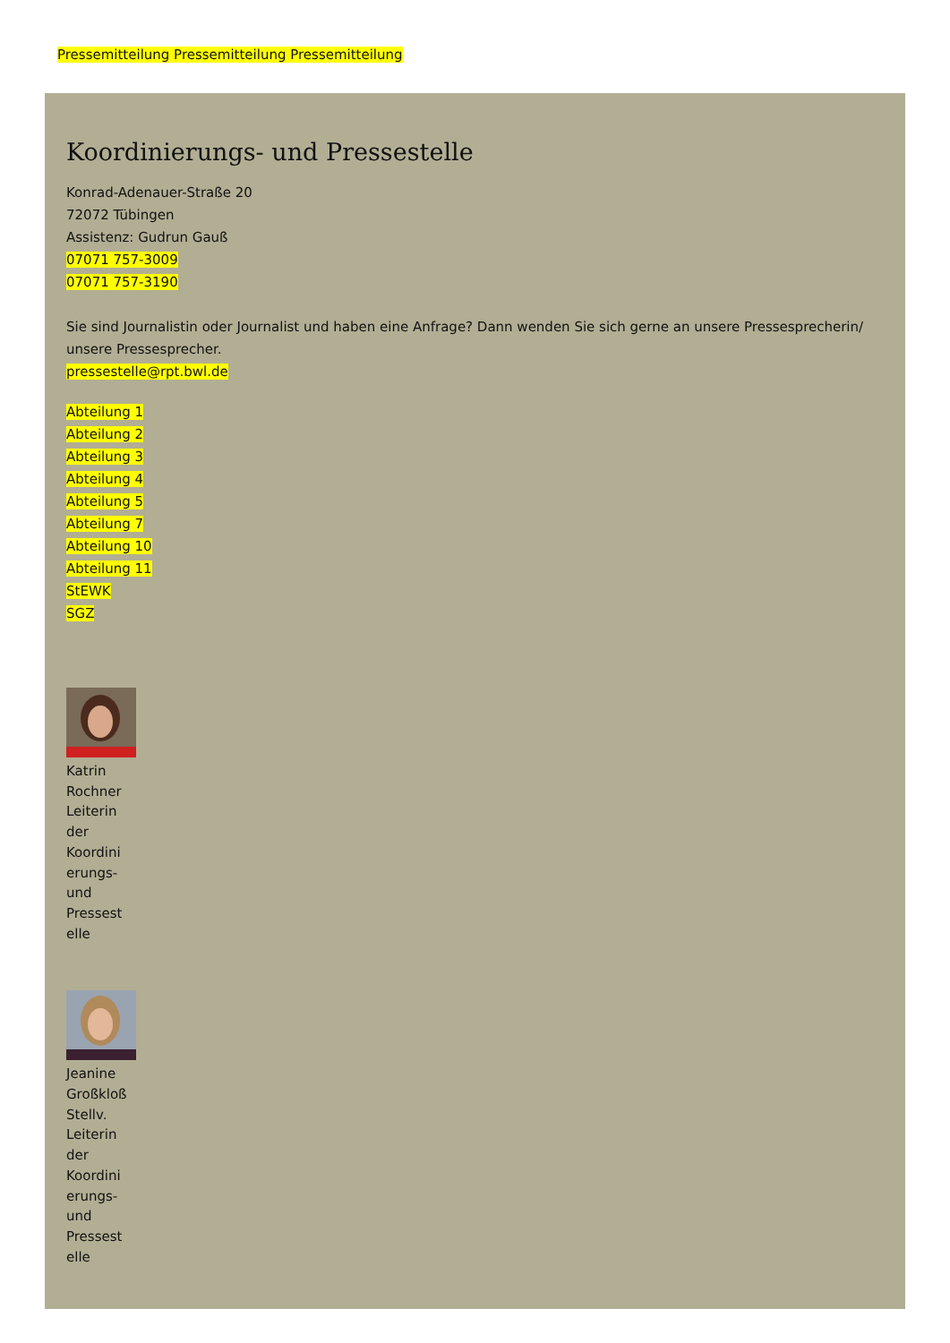Pressemitteilung Pressemitteilung Pressemitteilung
Koordinierungs- und Pressestelle
Konrad-Adenauer-Straße 20
72072 Tübingen
Assistenz: Gudrun Gauß
07071 757-3009
07071 757-3190
Sie sind Journalistin oder Journalist und haben eine Anfrage? Dann wenden Sie sich gerne an unsere Pressesprecherin/ unsere Pressesprecher.
pressestelle@rpt.bwl.de
Abteilung 1
Abteilung 2
Abteilung 3
Abteilung 4
Abteilung 5
Abteilung 7
Abteilung 10
Abteilung 11
StEWK
SGZ
Katrin Rochner Leiterin der Koordini erungs- und Pressest elle
Jeanine Großkloß Stellv. Leiterin der Koordini erungs- und Pressest elle